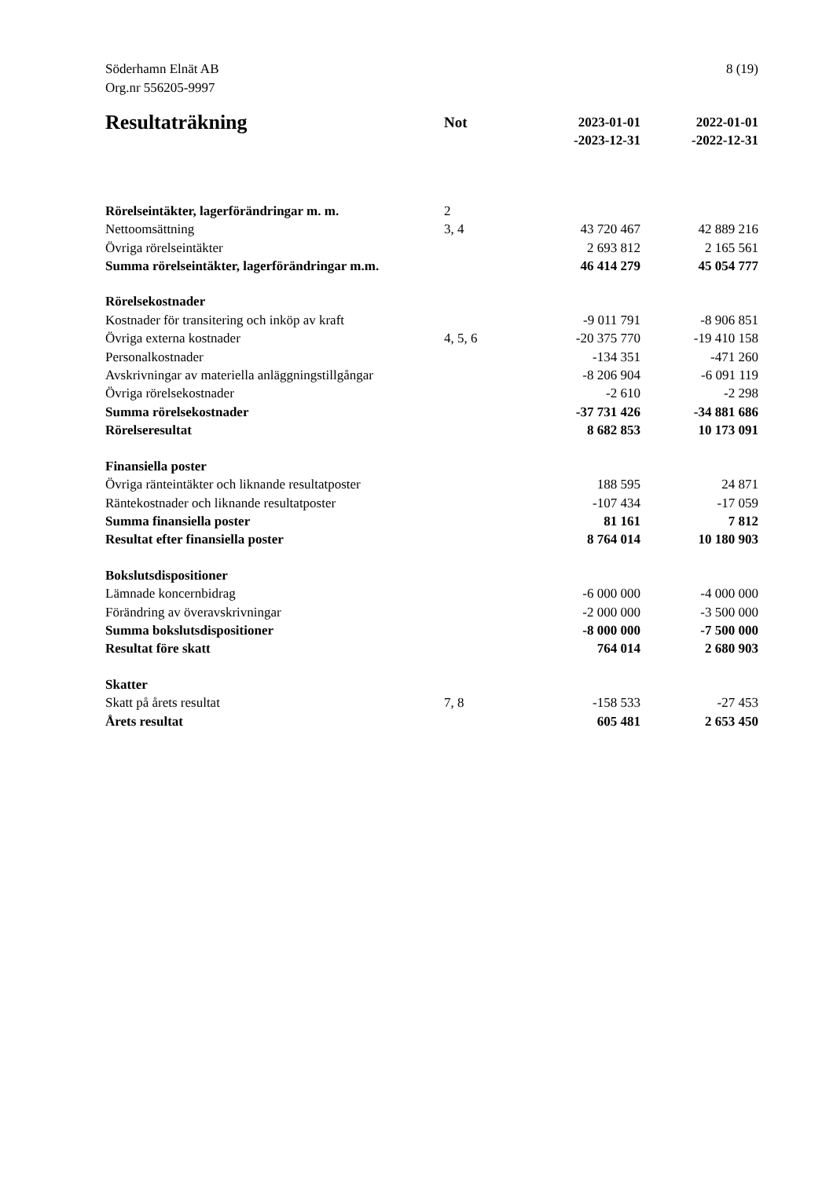Söderhamn Elnät AB
Org.nr 556205-9997
8 (19)
| Resultaträkning | Not | 2023-01-01 -2023-12-31 | 2022-01-01 -2022-12-31 |
| --- | --- | --- | --- |
| Rörelseintäkter, lagerförändringar m. m. | 2 | | |
| Nettoomsättning | 3, 4 | 43 720 467 | 42 889 216 |
| Övriga rörelseintäkter | | 2 693 812 | 2 165 561 |
| Summa rörelseintäkter, lagerförändringar m.m. | | 46 414 279 | 45 054 777 |
| Rörelsekostnader | | | |
| Kostnader för transitering och inköp av kraft | | -9 011 791 | -8 906 851 |
| Övriga externa kostnader | 4, 5, 6 | -20 375 770 | -19 410 158 |
| Personalkostnader | | -134 351 | -471 260 |
| Avskrivningar av materiella anläggningstillgångar | | -8 206 904 | -6 091 119 |
| Övriga rörelsekostnader | | -2 610 | -2 298 |
| Summa rörelsekostnader | | -37 731 426 | -34 881 686 |
| Rörelseresultat | | 8 682 853 | 10 173 091 |
| Finansiella poster | | | |
| Övriga ränteintäkter och liknande resultatposter | | 188 595 | 24 871 |
| Räntekostnader och liknande resultatposter | | -107 434 | -17 059 |
| Summa finansiella poster | | 81 161 | 7 812 |
| Resultat efter finansiella poster | | 8 764 014 | 10 180 903 |
| Bokslutsdispositioner | | | |
| Lämnade koncernbidrag | | -6 000 000 | -4 000 000 |
| Förändring av överavskrivningar | | -2 000 000 | -3 500 000 |
| Summa bokslutsdispositioner | | -8 000 000 | -7 500 000 |
| Resultat före skatt | | 764 014 | 2 680 903 |
| Skatter | | | |
| Skatt på årets resultat | 7, 8 | -158 533 | -27 453 |
| Årets resultat | | 605 481 | 2 653 450 |